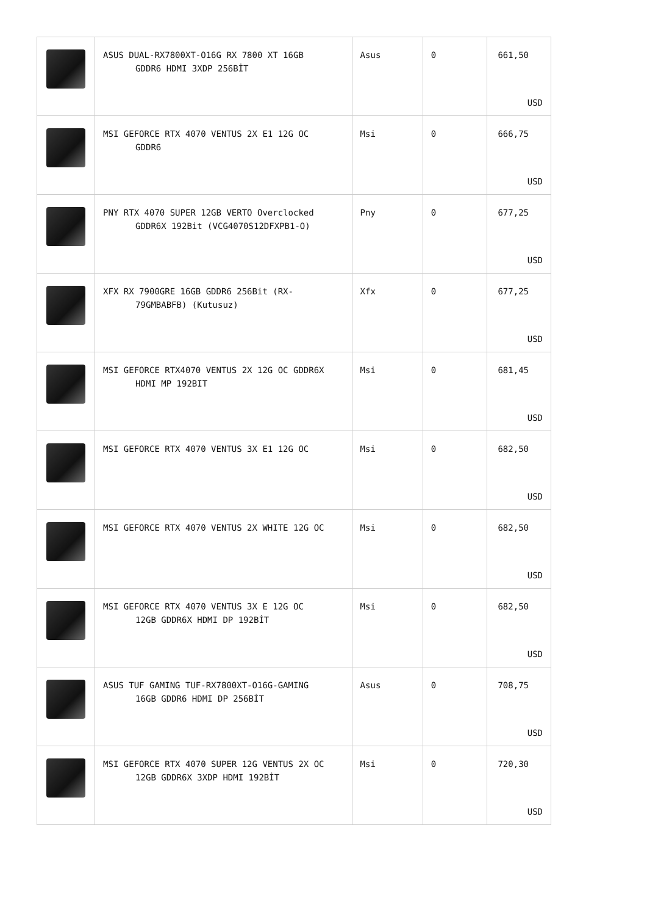| | ASUS DUAL-RX7800XT-O16G RX 7800 XT 16GB GDDR6 HDMI 3XDP 256BİT | Asus | 0 | 661,50 USD |
| | MSI GEFORCE RTX 4070 VENTUS 2X E1 12G OC GDDR6 | Msi | 0 | 666,75 USD |
| | PNY RTX 4070 SUPER 12GB VERTO Overclocked GDDR6X 192Bit (VCG4070S12DFXPB1-O) | Pny | 0 | 677,25 USD |
| | XFX RX 7900GRE 16GB GDDR6 256Bit (RX- 79GMBABFB) (Kutusuz) | Xfx | 0 | 677,25 USD |
| | MSI GEFORCE RTX4070 VENTUS 2X 12G OC GDDR6X HDMI MP 192BIT | Msi | 0 | 681,45 USD |
| | MSI GEFORCE RTX 4070 VENTUS 3X E1 12G OC | Msi | 0 | 682,50 USD |
| | MSI GEFORCE RTX 4070 VENTUS 2X WHITE 12G OC | Msi | 0 | 682,50 USD |
| | MSI GEFORCE RTX 4070 VENTUS 3X E 12G OC 12GB GDDR6X HDMI DP 192BİT | Msi | 0 | 682,50 USD |
| | ASUS TUF GAMING TUF-RX7800XT-O16G-GAMING 16GB GDDR6 HDMI DP 256BİT | Asus | 0 | 708,75 USD |
| | MSI GEFORCE RTX 4070 SUPER 12G VENTUS 2X OC 12GB GDDR6X 3XDP HDMI 192BİT | Msi | 0 | 720,30 USD |